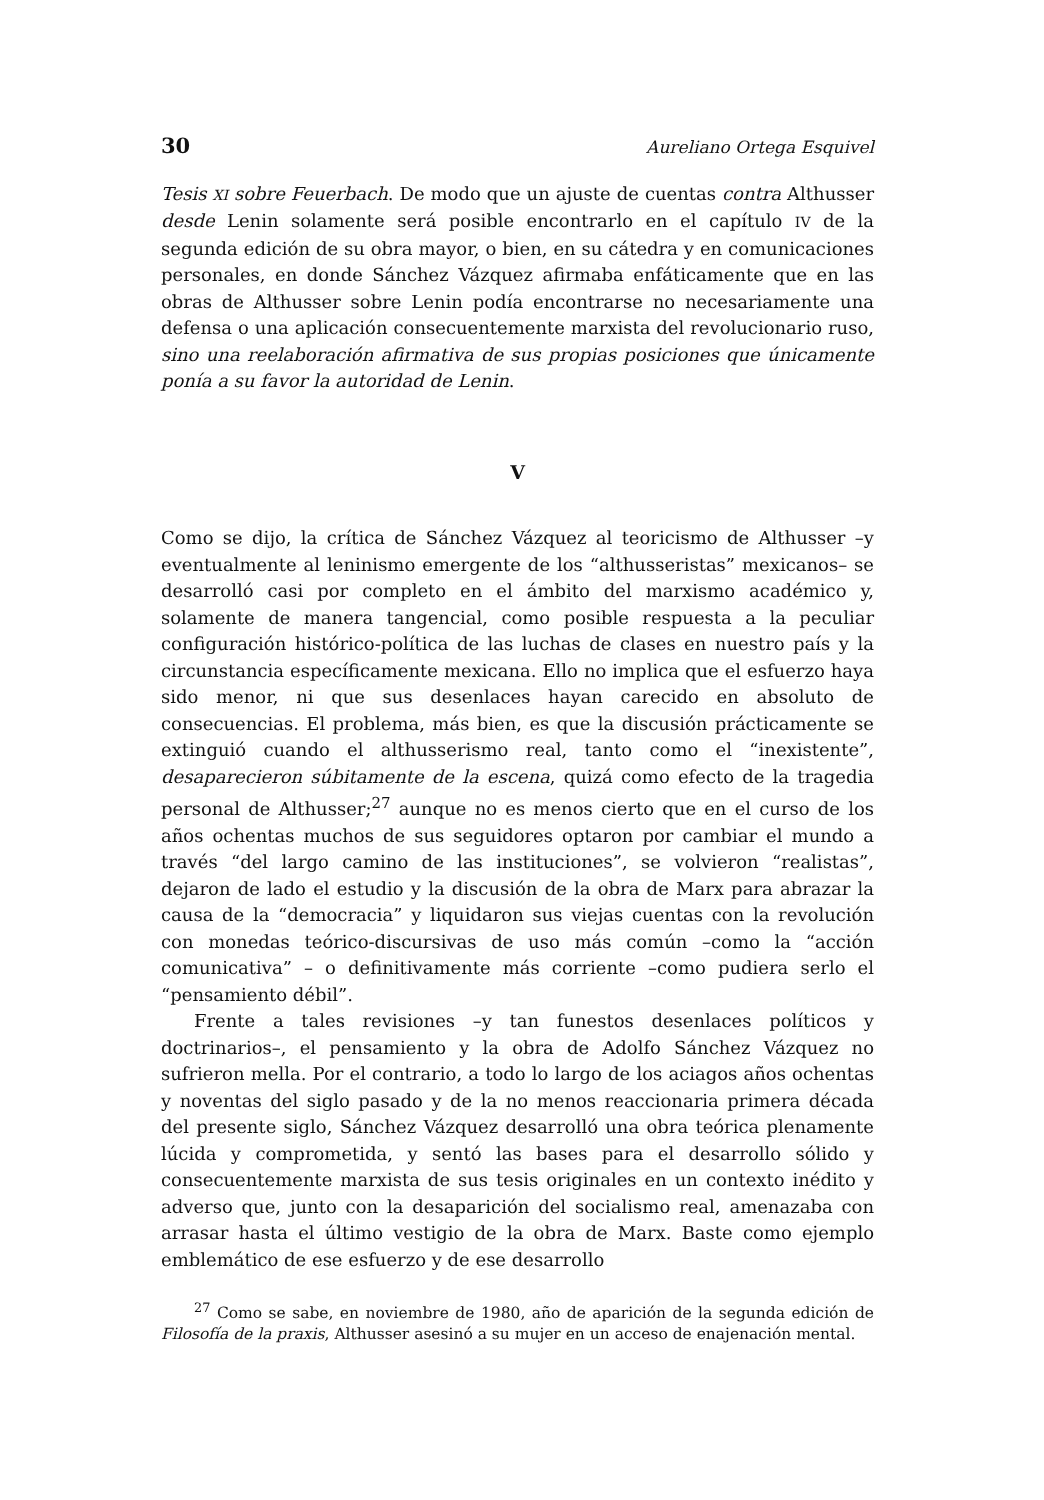30 Aureliano Ortega Esquivel
Tesis XI sobre Feuerbach. De modo que un ajuste de cuentas contra Althusser desde Lenin solamente será posible encontrarlo en el capítulo IV de la segunda edición de su obra mayor, o bien, en su cátedra y en comunicaciones personales, en donde Sánchez Vázquez afirmaba enfáticamente que en las obras de Althusser sobre Lenin podía encontrarse no necesariamente una defensa o una aplicación consecuentemente marxista del revolucionario ruso, sino una reelaboración afirmativa de sus propias posiciones que únicamente ponía a su favor la autoridad de Lenin.
V
Como se dijo, la crítica de Sánchez Vázquez al teoricismo de Althusser –y eventualmente al leninismo emergente de los “althusseristas” mexicanos– se desarrolló casi por completo en el ámbito del marxismo académico y, solamente de manera tangencial, como posible respuesta a la peculiar configuración histórico-política de las luchas de clases en nuestro país y la circunstancia específicamente mexicana. Ello no implica que el esfuerzo haya sido menor, ni que sus desenlaces hayan carecido en absoluto de consecuencias. El problema, más bien, es que la discusión prácticamente se extinguió cuando el althusserismo real, tanto como el “inexistente”, desaparecieron súbitamente de la escena, quizá como efecto de la tragedia personal de Althusser;<sup>27</sup> aunque no es menos cierto que en el curso de los años ochentas muchos de sus seguidores optaron por cambiar el mundo a través “del largo camino de las instituciones”, se volvieron “realistas”, dejaron de lado el estudio y la discusión de la obra de Marx para abrazar la causa de la “democracia” y liquidaron sus viejas cuentas con la revolución con monedas teórico-discursivas de uso más común –como la “acción comunicativa” – o definitivamente más corriente –como pudiera serlo el “pensamiento débil”.
Frente a tales revisiones –y tan funestos desenlaces políticos y doctrinarios–, el pensamiento y la obra de Adolfo Sánchez Vázquez no sufrieron mella. Por el contrario, a todo lo largo de los aciagos años ochentas y noventas del siglo pasado y de la no menos reaccionaria primera década del presente siglo, Sánchez Vázquez desarrolló una obra teórica plenamente lúcida y comprometida, y sentó las bases para el desarrollo sólido y consecuentemente marxista de sus tesis originales en un contexto inédito y adverso que, junto con la desaparición del socialismo real, amenazaba con arrasar hasta el último vestigio de la obra de Marx. Baste como ejemplo emblemático de ese esfuerzo y de ese desarrollo
<sup>27</sup> Como se sabe, en noviembre de 1980, año de aparición de la segunda edición de Filosofía de la praxis, Althusser asesinó a su mujer en un acceso de enajenación mental.